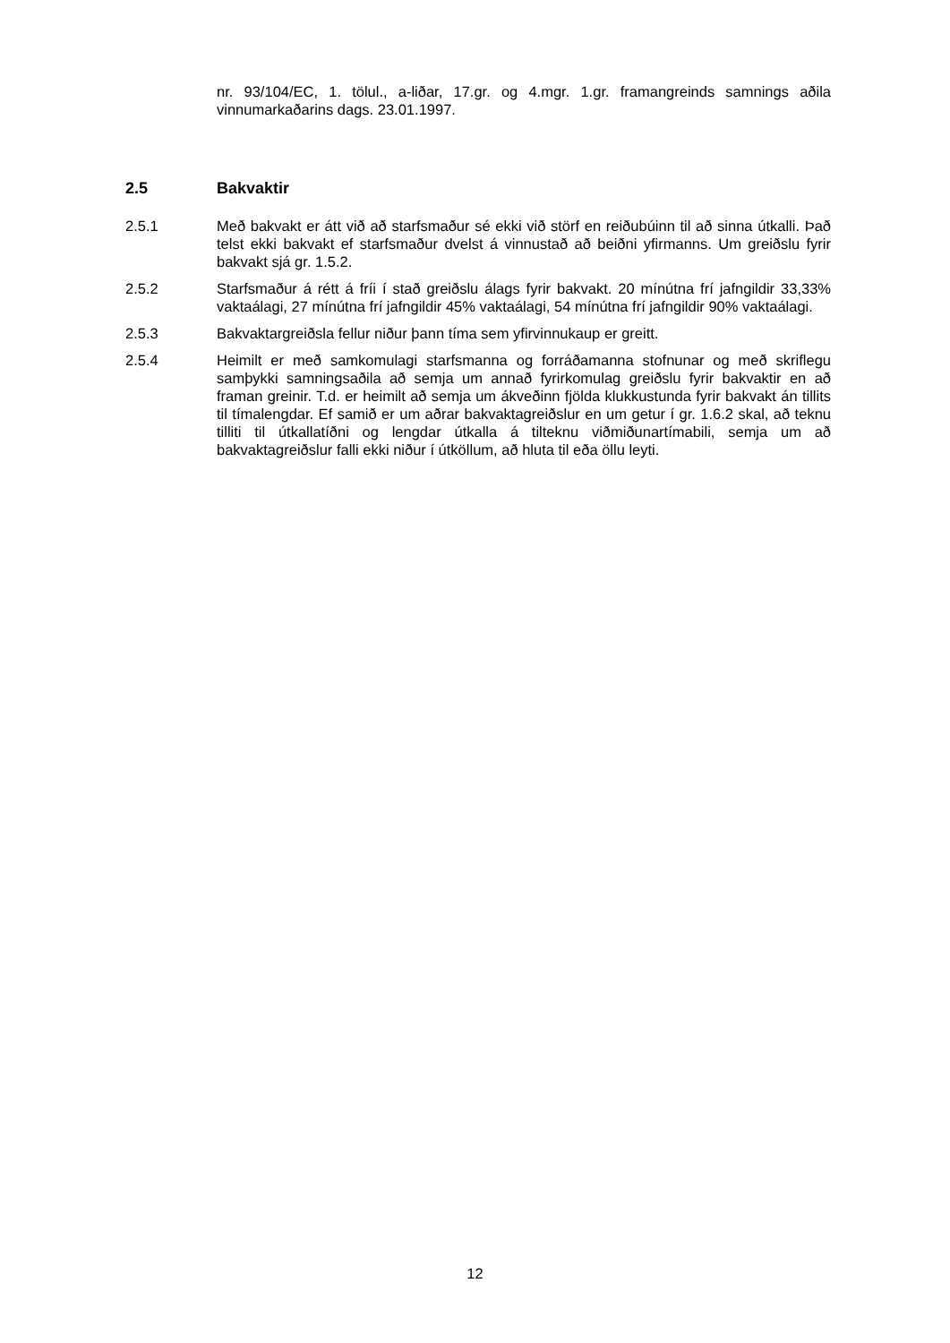nr. 93/104/EC, 1. tölul., a-liðar, 17.gr. og 4.mgr. 1.gr. framangreinds samnings aðila vinnumarkaðarins dags. 23.01.1997.
2.5 Bakvaktir
2.5.1 Með bakvakt er átt við að starfsmaður sé ekki við störf en reiðubúinn til að sinna útkalli. Það telst ekki bakvakt ef starfsmaður dvelst á vinnustað að beiðni yfirmanns. Um greiðslu fyrir bakvakt sjá gr. 1.5.2.
2.5.2 Starfsmaður á rétt á fríi í stað greiðslu álags fyrir bakvakt. 20 mínútna frí jafngildir 33,33% vaktaálagi, 27 mínútna frí jafngildir 45% vaktaálagi, 54 mínútna frí jafngildir 90% vaktaálagi.
2.5.3 Bakvaktargreiðsla fellur niður þann tíma sem yfirvinnukaup er greitt.
2.5.4 Heimilt er með samkomulagi starfsmanna og forráðamanna stofnunar og með skriflegu samþykki samningsaðila að semja um annað fyrirkomulag greiðslu fyrir bakvaktir en að framan greinir. T.d. er heimilt að semja um ákveðinn fjölda klukkustunda fyrir bakvakt án tillits til tímalengdar. Ef samið er um aðrar bakvaktagreiðslur en um getur í gr. 1.6.2 skal, að teknu tilliti til útkallatíðni og lengdar útkalla á tilteknu viðmiðunartímabili, semja um að bakvaktagreiðslur falli ekki niður í útköllum, að hluta til eða öllu leyti.
12